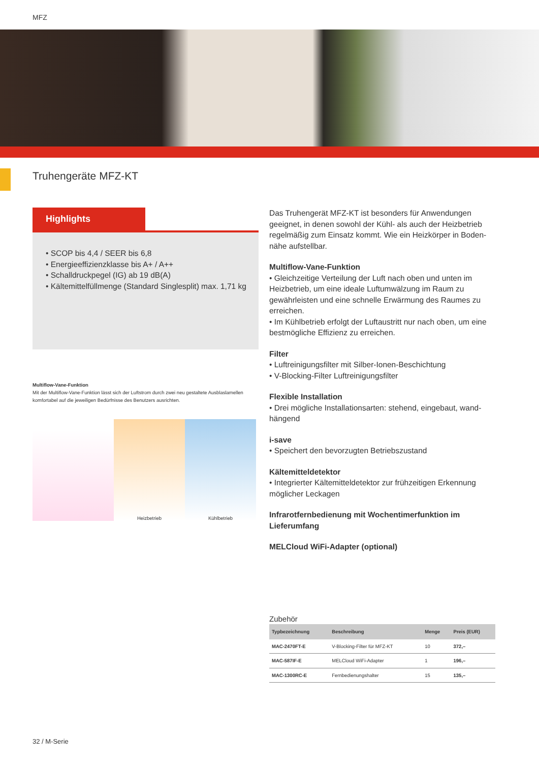MFZ
Truhengeräte MFZ-KT
Highlights
• SCOP bis 4,4 / SEER bis 6,8
• Energieeffizienzklasse bis A+ / A++
• Schalldruckpegel (IG) ab 19 dB(A)
• Kältemittelfüllmenge (Standard Singlesplit) max. 1,71 kg
Multiflow-Vane-Funktion
Mit der Multiflow-Vane-Funktion lässt sich der Luftstrom durch zwei neu gestaltete Ausblaslamellen komfortabel auf die jeweiligen Bedürfnisse des Benutzers ausrichten.
Heizbetrieb
Kühlbetrieb
Das Truhengerät MFZ-KT ist besonders für Anwendungen geeignet, in denen sowohl der Kühl- als auch der Heizbetrieb regelmäßig zum Einsatz kommt. Wie ein Heizkörper in Boden­nähe aufstellbar.
Multiflow-Vane-Funktion
• Gleichzeitige Verteilung der Luft nach oben und unten im Heizbetrieb, um eine ideale Luftumwälzung im Raum zu gewährleisten und eine schnelle Erwärmung des Raumes zu erreichen.
• Im Kühlbetrieb erfolgt der Luftaustritt nur nach oben, um eine bestmögliche Effizienz zu erreichen.
Filter
• Luftreinigungsfilter mit Silber-Ionen-Beschichtung
• V-Blocking-Filter Luftreinigungsfilter
Flexible Installation
• Drei mögliche Installationsarten: stehend, eingebaut, wand­hängend
i-save
• Speichert den bevorzugten Betriebszustand
Kältemitteldetektor
• Integrierter Kältemitteldetektor zur frühzeitigen Erkennung möglicher Leckagen
Infrarotfernbedienung mit Wochentimerfunktion im Lieferumfang
MELCloud WiFi-Adapter (optional)
Zubehör
| Typbezeichnung | Beschreibung | Menge | Preis (EUR) |
| --- | --- | --- | --- |
| MAC-2470FT-E | V-Blocking-Filter für MFZ-KT | 10 | 372,– |
| MAC-587IF-E | MELCloud WiFi-Adapter | 1 | 196,– |
| MAC-1300RC-E | Fernbedienungshalter | 15 | 135,– |
32 / M-Serie